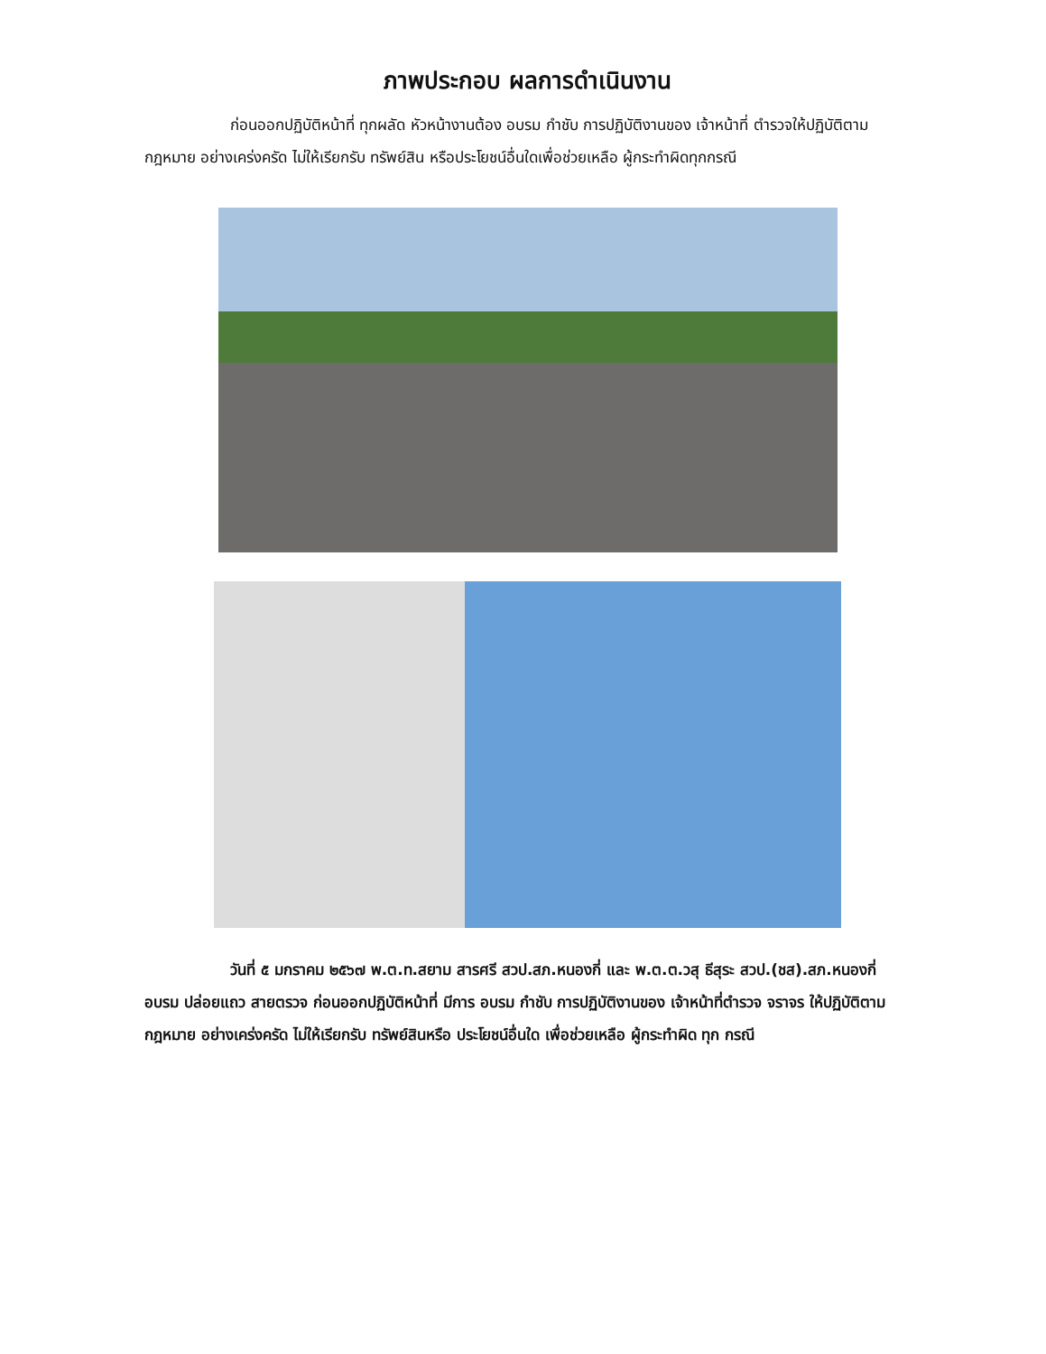ภาพประกอบ ผลการดำเนินงาน
ก่อนออกปฏิบัติหน้าที่ ทุกผลัด หัวหน้างานต้อง อบรม กำชับ การปฏิบัติงานของ เจ้าหน้าที่ ตำรวจให้ปฏิบัติตามกฎหมาย อย่างเคร่งครัด ไม่ให้เรียกรับ ทรัพย์สิน หรือประโยชน์อื่นใดเพื่อช่วยเหลือ ผู้กระทำผิดทุกกรณี
วันที่ ๕ มกราคม ๒๕๖๗ พ.ต.ท.สยาม สารศรี สวป.สภ.หนองกี่ และ พ.ต.ต.วสุ ธีสุระ สวป.(ชส).สภ.หนองกี่ อบรม ปล่อยแถว สายตรวจ ก่อนออกปฏิบัติหน้าที่ มีการ อบรม กำชับ การปฏิบัติงานของ เจ้าหน้าที่ตำรวจ จราจร ให้ปฏิบัติตามกฎหมาย อย่างเคร่งครัด ไม่ให้เรียกรับ ทรัพย์สินหรือ ประโยชน์อื่นใด เพื่อช่วยเหลือ ผู้กระทำผิด ทุก กรณี